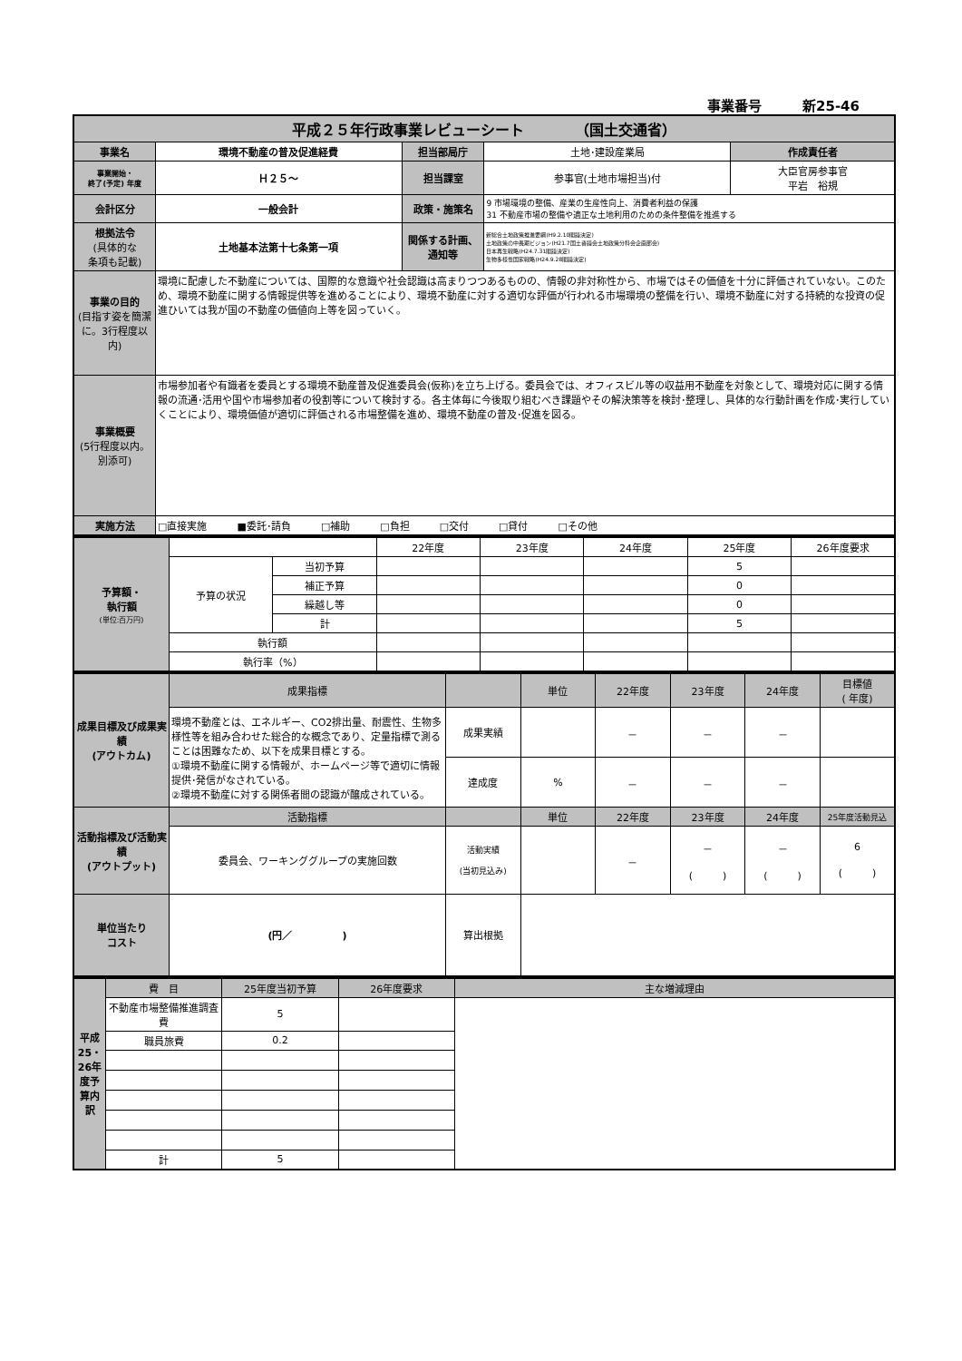事業番号　　　新25-46
| 平成２５年行政事業レビューシート （国土交通省） | | | | |
| 事業名 | 環境不動産の普及促進経費 | 担当部局庁 | 土地･建設産業局 | 作成責任者 |
| 事業開始・ 終了(予定) 年度 | Ｈ２５～ | 担当課室 | 参事官(土地市場担当)付 | 大臣官房参事官 平岩 裕規 |
| 会計区分 | 一般会計 | 政策・施策名 | 9 市場環境の整備、産業の生産性向上、消費者利益の保護 31 不動産市場の整備や適正な土地利用のための条件整備を推進する | |
| 根拠法令 (具体的な 条項も記載) | 土地基本法第十七条第一項 | 関係する計画、通知等 | 新総合土地政策推進要綱(H9.2.10閣議決定) 土地政策の中長期ビジョン(H21.7国土審議会土地政策分科会企画部会) 日本再生戦略(H24.7.31閣議決定) 生物多様性国家戦略(H24.9.28閣議決定) | |
| 事業の目的 (目指す姿を簡潔に。3行程度以内) | 環境に配慮した不動産については、国際的な意識や社会認識は高まりつつあるものの、情報の非対称性から、市場ではその価値を十分に評価されていない。このため、環境不動産に関する情報提供等を進めることにより、環境不動産に対する適切な評価が行われる市場環境の整備を行い、環境不動産に対する持続的な投資の促進ひいては我が国の不動産の価値向上等を図っていく。 | | | |
| 事業概要 (5行程度以内。別添可) | 市場参加者や有識者を委員とする環境不動産普及促進委員会(仮称)を立ち上げる。委員会では、オフィスビル等の収益用不動産を対象として、環境対応に関する情報の流通･活用や国や市場参加者の役割等について検討する。各主体毎に今後取り組むべき課題やその解決策等を検討･整理し、具体的な行動計画を作成･実行していくことにより、環境価値が適切に評価される市場整備を進め、環境不動産の普及･促進を図る。 | | | |
| 実施方法 | □直接実施 ■委託･請負 □補助 □負担 □交付 □貸付 □その他 | | | |
| 予算額・ 執行額 (単位:百万円) | | | 22年度 | 23年度 | 24年度 | 25年度 | 26年度要求 |
| | 予算の状況 | 当初予算 | | | | 5 | |
| | | 補正予算 | | | | 0 | |
| | | 繰越し等 | | | | 0 | |
| | | 計 | | | | 5 | |
| | 執行額 | | | | | | |
| | 執行率（%） | | | | | | |
| 成果目標及び成果実績 (アウトカム) | 成果指標 | | 単位 | 22年度 | 23年度 | 24年度 | 目標値 ( 年度) |
| | 環境不動産とは、エネルギー、CO2排出量、耐震性、生物多様性等を組み合わせた総合的な概念であり、定量指標で測ることは困難なため、以下を成果目標とする。 ①環境不動産に関する情報が、ホームページ等で適切に情報提供･発信がなされている。 ②環境不動産に対する関係者間の認識が醸成されている。 | 成果実績 | | － | － | － | |
| | | 達成度 | % | － | － | － | |
| 活動指標及び活動実績 (アウトプット) | 活動指標 | | 単位 | 22年度 | 23年度 | 24年度 | 25年度活動見込 |
| | 委員会、ワーキンググループの実施回数 | 活動実績 (当初見込み) | | － | － ( ) | － ( ) | 6 ( ) |
| 単位当たり コスト | (円／ ) | 算出根拠 | | | | | |
| 平成25・26年度予算内訳 | 費 目 | 25年度当初予算 | 26年度要求 | 主な増減理由 |
| | 不動産市場整備推進調査費 | 5 | | |
| | 職員旅費 | 0.2 | | |
| | 計 | 5 | | |